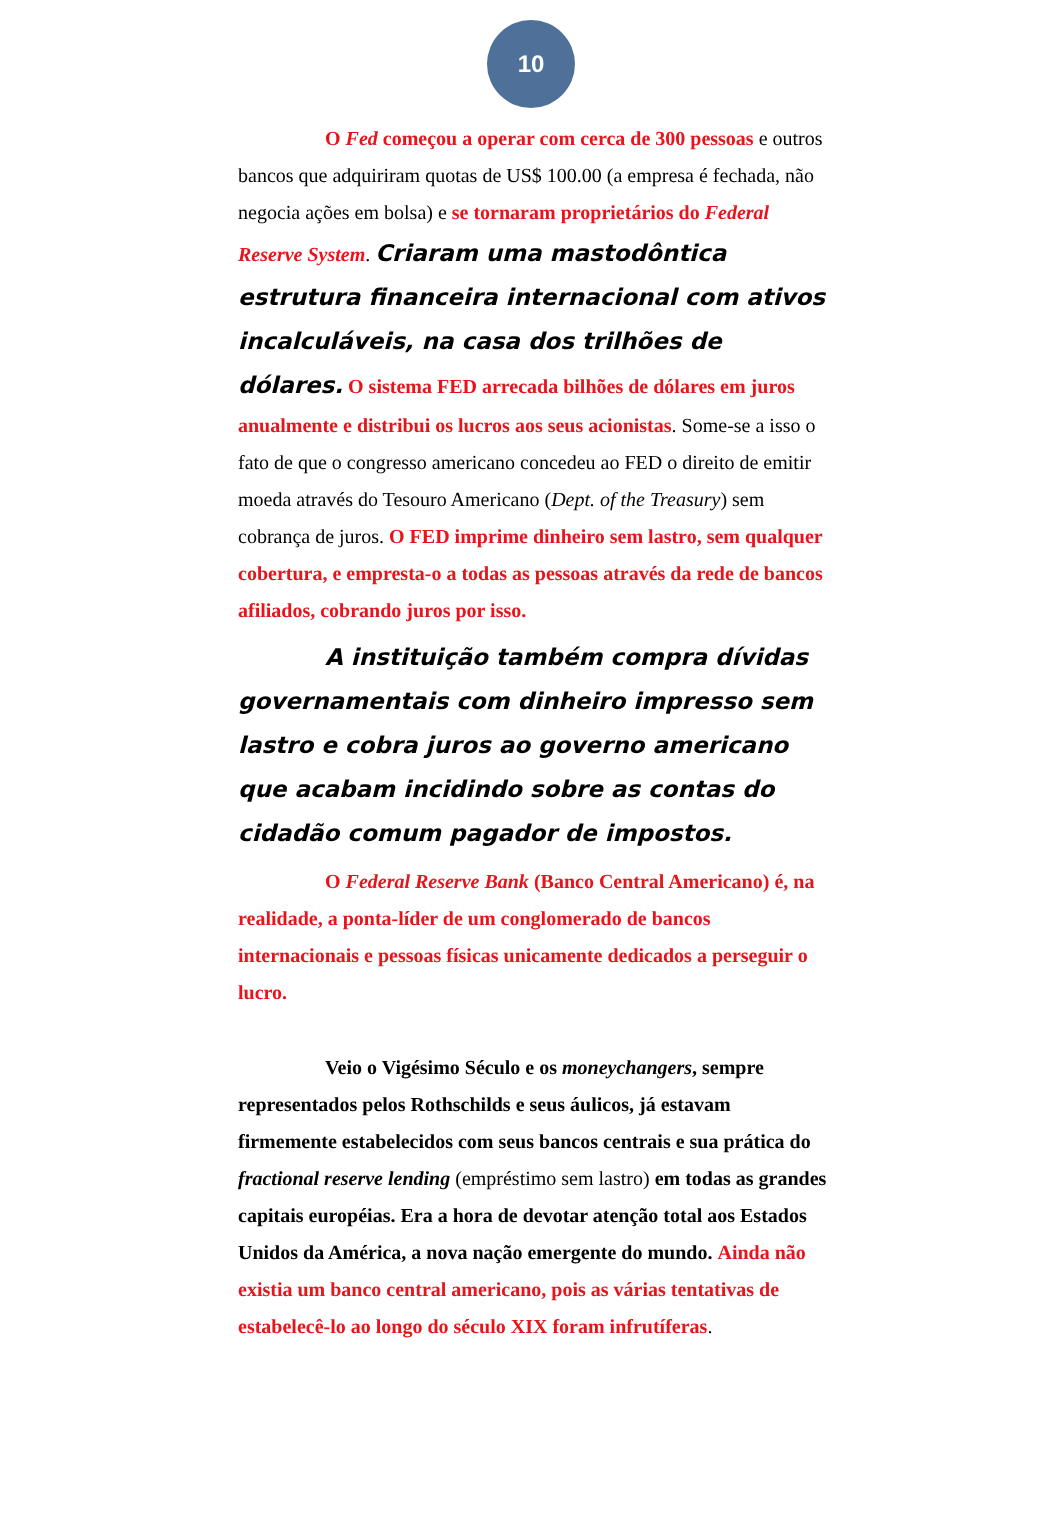10
O Fed começou a operar com cerca de 300 pessoas e outros bancos que adquiriram quotas de US$ 100.00 (a empresa é fechada, não negocia ações em bolsa) e se tornaram proprietários do Federal Reserve System. Criaram uma mastodôntica estrutura financeira internacional com ativos incalculáveis, na casa dos trilhões de dólares. O sistema FED arrecada bilhões de dólares em juros anualmente e distribui os lucros aos seus acionistas. Some-se a isso o fato de que o congresso americano concedeu ao FED o direito de emitir moeda através do Tesouro Americano (Dept. of the Treasury) sem cobrança de juros. O FED imprime dinheiro sem lastro, sem qualquer cobertura, e empresta-o a todas as pessoas através da rede de bancos afiliados, cobrando juros por isso.
A instituição também compra dívidas governamentais com dinheiro impresso sem lastro e cobra juros ao governo americano que acabam incidindo sobre as contas do cidadão comum pagador de impostos.
O Federal Reserve Bank (Banco Central Americano) é, na realidade, a ponta-líder de um conglomerado de bancos internacionais e pessoas físicas unicamente dedicados a perseguir o lucro.
Veio o Vigésimo Século e os moneychangers, sempre representados pelos Rothschilds e seus áulicos, já estavam firmemente estabelecidos com seus bancos centrais e sua prática do fractional reserve lending (empréstimo sem lastro) em todas as grandes capitais européias. Era a hora de devotar atenção total aos Estados Unidos da América, a nova nação emergente do mundo. Ainda não existia um banco central americano, pois as várias tentativas de estabelecê-lo ao longo do século XIX foram infrutíferas.